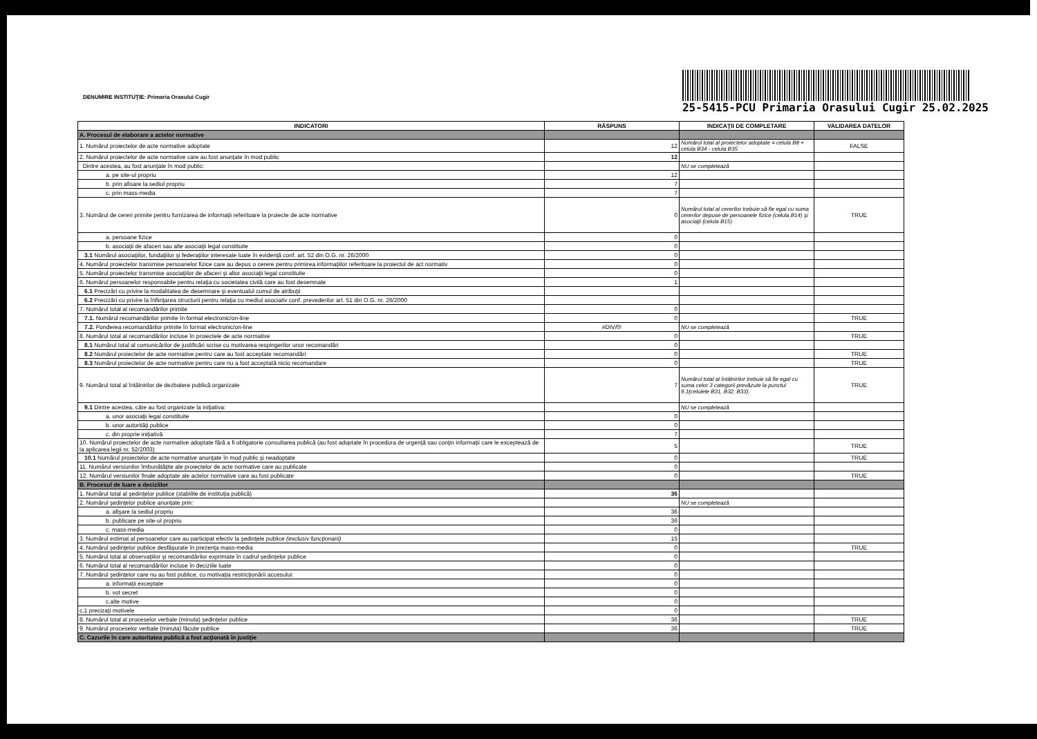DENUMIRE INSTITUŢIE: Primaria Orasului Cugir
25-5415-PCU Primaria Orasului Cugir 25.02.2025
| INDICATORI | RĂSPUNS | INDICAŢII DE COMPLETARE | VALIDAREA DATELOR |
| --- | --- | --- | --- |
| A. Procesul de elaborare a actelor normative | | | |
| 1. Numărul proiectelor de acte normative adoptate | 12 | Numărul total al proiectelor adoptate = celula B8 + celula B34 - celula B35 | FALSE |
| 2. Numărul proiectelor de acte normative care au fost anunţate în mod public | 12 | | |
| Dintre acestea, au fost anunţate în mod public: | | NU se completează | |
| a. pe site-ul propriu | 12 | | |
| b. prin afisare la sediul propriu | 7 | | |
| c. prin mass-media | 7 | | |
| 3. Numărul de cereri primite pentru furnizarea de informaţii referitoare la proiecte de acte normative | 0 | Numărul total al cererilor trebuie să fie egal cu suma cererilor depuse de persoanele fizice (celula B14) şi asociaţii (celula B15) | TRUE |
| a. persoane fizice | 0 | | |
| b. asociaţii de afaceri sau alte asociaţii legal constituite | 0 | | |
| 3.1 Numărul asociaţiilor, fundaţiilor şi federaţiilor interesate luate în evidenţă conf. art. 52 din O.G. nr. 26/2000 | 0 | | |
| 4. Numărul proiectelor transmise persoanelor fizice care au depus o cerere pentru primirea informaţiilor referitoare la proiectul de act normativ | 0 | | |
| 5. Numărul proiectelor transmise asociaţiilor de afaceri şi altor asociaţii legal constituite | 0 | | |
| 6. Numărul persoanelor responsabile pentru relaţia cu societatea civilă care au fost desemnate | 1 | | |
| 6.1 Precizări cu privire la modalitatea de desemnare şi eventualul cumul de atribuţii | | | |
| 6.2 Precizări cu privire la înfiinţarea structurii pentru relaţia cu mediul asociativ conf. prevederilor art. 51 din O.G. nr. 26/2000 | | | |
| 7. Numărul total al recomandărilor primite | 0 | | |
| 7.1. Numărul recomandărilor primite în format electronic/on-line | 0 | | TRUE |
| 7.2. Ponderea recomandărilor primite în format electronic/on-line | #DIV/0! | NU se completează | |
| 8. Numărul total al recomandărilor incluse în proiectele de acte normative | 0 | | TRUE |
| 8.1 Numărul total al comunicărilor de justificări scrise cu motivarea respingerilor unor recomandări | 0 | | |
| 8.2 Numărul proiectelor de acte normative pentru care au fost acceptate recomandări | 0 | | TRUE |
| 8.3 Numărul proiectelor de acte normative pentru care nu a fost acceptată nicio recomandare | 0 | | TRUE |
| 9. Numărul total al întâlnirilor de dezbatere publică organizate | 7 | Numărul total al întâlnirilor trebuie să fie egal cu suma celor 3 categorii prevăzute la punctul 9.1(celulele B31, B32, B33). | TRUE |
| 9.1 Dintre acestea, câte au fost organizate la iniţiativa: | | NU se completează | |
| a. unor asociaţii legal constituite | 0 | | |
| b. unor autorităţi publice | 0 | | |
| c. din proprie iniţiativă | 7 | | |
| 10. Numărul proiectelor de acte normative adoptate fără a fi obligatorie consultarea publică (au fost adoptate în procedura de urgenţă sau conţin informaţii care le exceptează de la aplicarea legii nr. 52/2003) | 5 | | TRUE |
| 10.1 Numărul proiectelor de acte normative anunţate în mod public şi neadoptate | 0 | | TRUE |
| 11. Numărul versiunilor îmbunătăţite ale proiectelor de acte normative care au publicate | 0 | | |
| 12. Numărul versiunilor finale adoptate ale actelor normative care au fost publicate | 0 | | TRUE |
| B. Procesul de luare a deciziilor | | | |
| 1. Numărul total al şedinţelor publice (stabilite de instituţia publică) | 36 | | |
| 2. Numărul şedinţelor publice anunţate prin: | | NU se completează | |
| a. afişare la sediul propriu | 36 | | |
| b. publicare pe site-ul propriu | 36 | | |
| c. mass-media | 0 | | |
| 3. Numărul estimat al persoanelor care au participat efectiv la şedinţele publice (exclusiv funcţionarii) | 15 | | |
| 4. Numărul şedinţelor publice desfăşurate în prezenţa mass-media | 0 | | TRUE |
| 5. Numărul total al observaţiilor şi recomandărilor exprimate în cadrul şedinţelor publice | 0 | | |
| 6. Numărul total al recomandărilor incluse în deciziile luate | 0 | | |
| 7. Numărul şedinţelor care nu au fost publice, cu motivaţia restricţionării accesului: | 0 | | |
| a. informaţii exceptate | 0 | | |
| b. vot secret | 0 | | |
| c.alte motive | 0 | | |
| c.1 precizaţi motivele | 0 | | |
| 8. Numărul total al proceselor verbale (minuta) şedinţelor publice | 36 | | TRUE |
| 9. Numărul proceselor verbale (minuta) făcute publice | 36 | | TRUE |
| C. Cazurile în care autoritatea publică a fost acţionată în justiţie | | | |